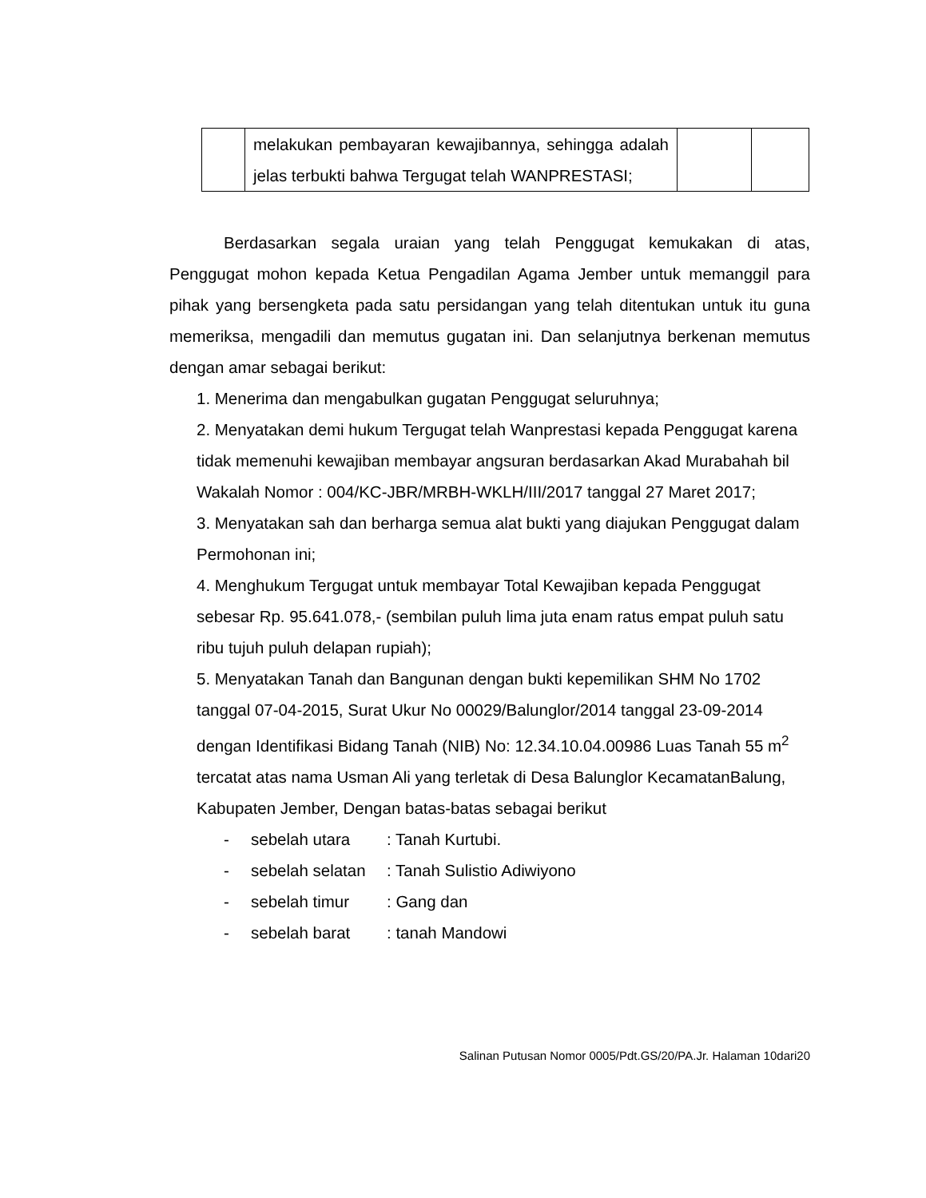| | melakukan pembayaran kewajibannya, sehingga adalah jelas terbukti bahwa Tergugat telah WANPRESTASI; | | |
Berdasarkan segala uraian yang telah Penggugat kemukakan di atas, Penggugat mohon kepada Ketua Pengadilan Agama Jember untuk memanggil para pihak yang bersengketa pada satu persidangan yang telah ditentukan untuk itu guna memeriksa, mengadili dan memutus gugatan ini. Dan selanjutnya berkenan memutus dengan amar sebagai berikut:
1. Menerima dan mengabulkan gugatan Penggugat seluruhnya;
2. Menyatakan demi hukum Tergugat telah Wanprestasi kepada Penggugat karena tidak memenuhi kewajiban membayar angsuran berdasarkan Akad Murabahah bil Wakalah Nomor : 004/KC-JBR/MRBH-WKLH/III/2017 tanggal 27 Maret 2017;
3. Menyatakan sah dan berharga semua alat bukti yang diajukan Penggugat dalam Permohonan ini;
4. Menghukum Tergugat untuk membayar Total Kewajiban kepada Penggugat sebesar Rp. 95.641.078,- (sembilan puluh lima juta enam ratus empat puluh satu ribu tujuh puluh delapan rupiah);
5. Menyatakan Tanah dan Bangunan dengan bukti kepemilikan SHM No 1702 tanggal 07-04-2015, Surat Ukur No 00029/Balunglor/2014 tanggal 23-09-2014 dengan Identifikasi Bidang Tanah (NIB) No: 12.34.10.04.00986 Luas Tanah 55 m<sup>2</sup> tercatat atas nama Usman Ali yang terletak di Desa Balunglor KecamatanBalung, Kabupaten Jember, Dengan batas-batas sebagai berikut
- sebelah utara: Tanah Kurtubi.
- sebelah selatan: Tanah Sulistio Adiwiyono
- sebelah timur: Gang dan
- sebelah barat: tanah Mandowi
Salinan Putusan Nomor 0005/Pdt.GS/20/PA.Jr. Halaman 10dari20